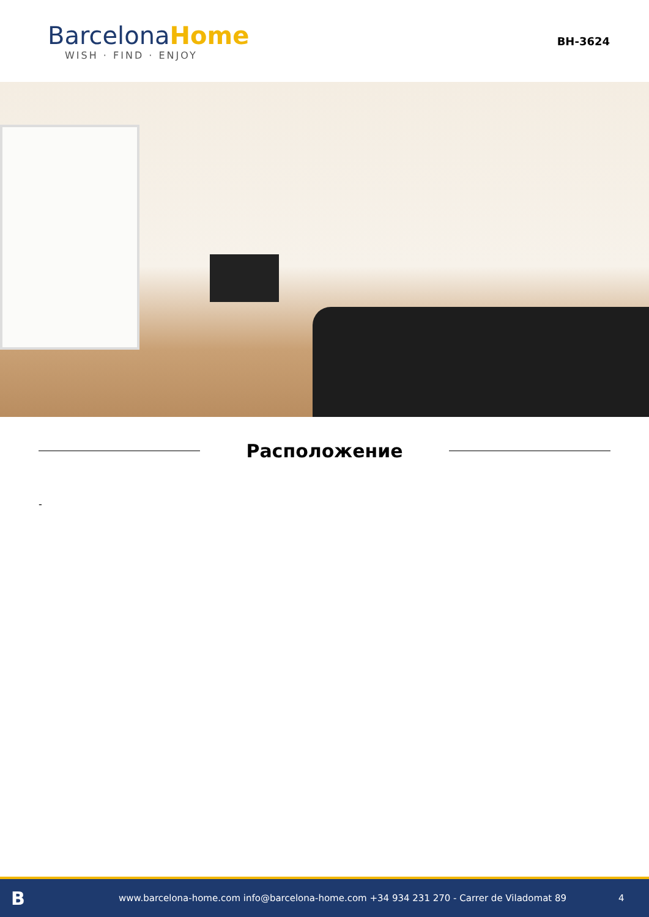BarcelonaHome
WISH · FIND · ENJOY
BH-3624
Расположение
-
B
www.barcelona-home.com info@barcelona-home.com +34 934 231 270 - Carrer de Viladomat 89
4